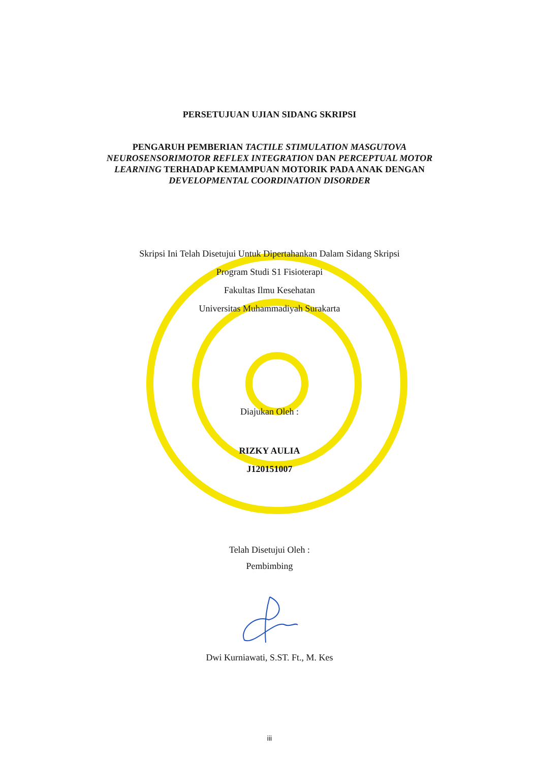PERSETUJUAN UJIAN SIDANG SKRIPSI
PENGARUH PEMBERIAN TACTILE STIMULATION MASGUTOVA NEUROSENSORIMOTOR REFLEX INTEGRATION DAN PERCEPTUAL MOTOR LEARNING TERHADAP KEMAMPUAN MOTORIK PADA ANAK DENGAN DEVELOPMENTAL COORDINATION DISORDER
Skripsi Ini Telah Disetujui Untuk Dipertahankan Dalam Sidang Skripsi
Program Studi S1 Fisioterapi
Fakultas Ilmu Kesehatan
Universitas Muhammadiyah Surakarta
Diajukan Oleh :
RIZKY AULIA
J120151007
Telah Disetujui Oleh :
Pembimbing
Dwi Kurniawati, S.ST. Ft., M. Kes
iii